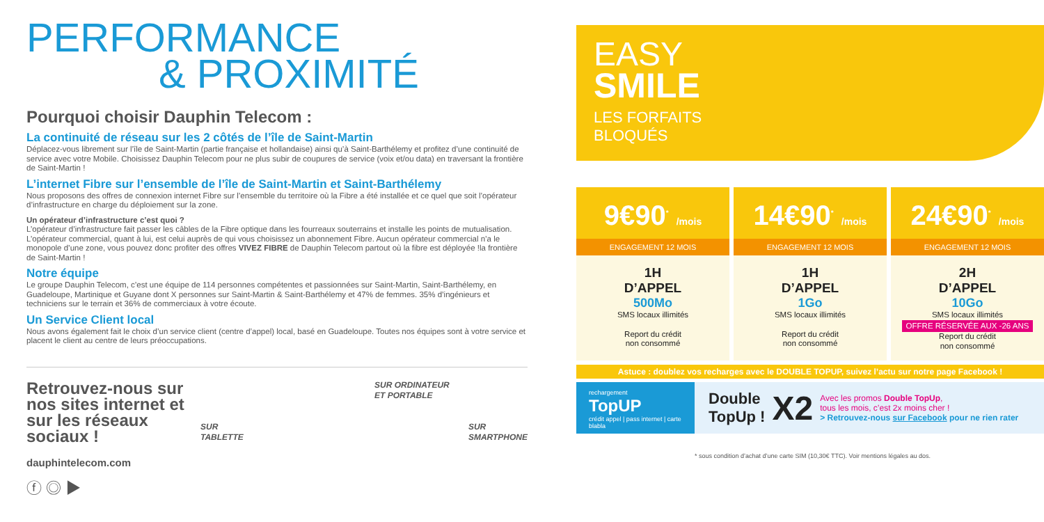PERFORMANCE
& PROXIMITÉ
Pourquoi choisir Dauphin Telecom :
La continuité de réseau sur les 2 côtés de l’île de Saint-Martin
Déplacez-vous librement sur l’île de Saint-Martin (partie française et hollandaise) ainsi qu’à Saint-Barthélemy et profitez d’une continuité de service avec votre Mobile. Choisissez Dauphin Telecom pour ne plus subir de coupures de service (voix et/ou data) en traversant la frontière de Saint-Martin !
L’internet Fibre sur l’ensemble de l’île de Saint-Martin et Saint-Barthélemy
Nous proposons des offres de connexion internet Fibre sur l’ensemble du territoire où la Fibre a été installée et ce quel que soit l’opérateur d’infrastructure en charge du déploiement sur la zone.
Un opérateur d’infrastructure c’est quoi ?
L’opérateur d’infrastructure fait passer les câbles de la Fibre optique dans les fourreaux souterrains et installe les points de mutualisation. L’opérateur commercial, quant à lui, est celui auprès de qui vous choisissez un abonnement Fibre. Aucun opérateur commercial n’a le monopole d’une zone, vous pouvez donc profiter des offres VIVEZ FIBRE de Dauphin Telecom partout où la fibre est déployée !la frontière de Saint-Martin !
Notre équipe
Le groupe Dauphin Telecom, c’est une équipe de 114 personnes compétentes et passionnées sur Saint-Martin, Saint-Barthélemy, en Guadeloupe, Martinique et Guyane dont X personnes sur Saint-Martin & Saint-Barthélemy et 47% de femmes. 35% d’ingénieurs et techniciens sur le terrain et 36% de commerciaux à votre écoute.
Un Service Client local
Nous avons également fait le choix d’un service client (centre d’appel) local, basé en Guadeloupe. Toutes nos équipes sont à votre service et placent le client au centre de leurs préoccupations.
Retrouvez-nous sur nos sites internet et sur les réseaux sociaux !
dauphintelecom.com
ⓕ ◎ ▶
SUR ORDINATEUR
ET PORTABLE
SUR
TABLETTE SUR
SMARTPHONE
EASY
SMILE
LES FORFAITS
BLOQUÉS
9€90<sup>*</sup> /mois
ENGAGEMENT 12 MOIS
1H
D’APPEL
500Mo
SMS locaux illimités
Report du crédit
non consommé
14€90<sup>*</sup> /mois
ENGAGEMENT 12 MOIS
1H
D’APPEL
1Go
SMS locaux illimités
Report du crédit
non consommé
24€90<sup>*</sup> /mois
ENGAGEMENT 12 MOIS
2H
D’APPEL
10Go
SMS locaux illimités
OFFRE RÉSERVÉE AUX -26 ANS
Report du crédit
non consommé
Astuce : doublez vos recharges avec le DOUBLE TOPUP, suivez l’actu sur notre page Facebook !
rechargement
TopUP
crédit appel | pass internet | carte blabla
Double
TopUp !
X2
Avec les promos Double TopUp,
tous les mois, c’est 2x moins cher !
> Retrouvez-nous sur Facebook pour ne rien rater
* sous condition d’achat d’une carte SIM (10,30€ TTC). Voir mentions légales au dos.